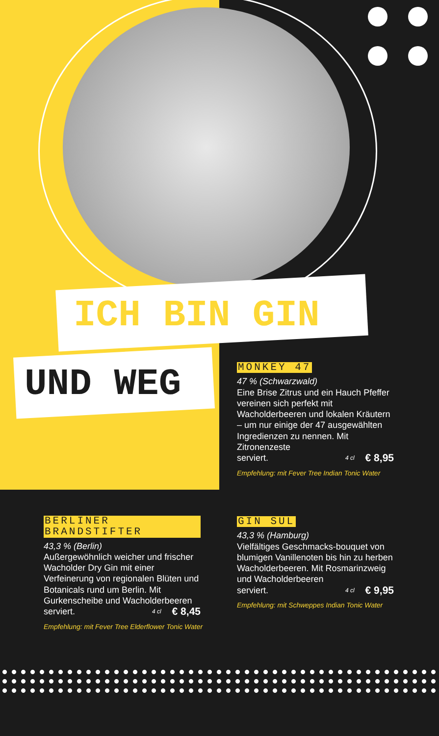ICH BIN GIN
UND WEG
MONKEY 47
47 % (Schwarzwald)
Eine Brise Zitrus und ein Hauch Pfeffer vereinen sich perfekt mit Wacholderbeeren und lokalen Kräutern – um nur einige der 47 ausgewählten Ingredienzen zu nennen. Mit Zitronenzeste
serviert. 4 cl € 8,95
Empfehlung: mit Fever Tree Indian Tonic Water
BERLINER BRANDSTIFTER
43,3 % (Berlin)
Außergewöhnlich weicher und frischer Wacholder Dry Gin mit einer Verfeinerung von regionalen Blüten und Botanicals rund um Berlin. Mit Gurkenscheibe und Wacholderbeeren
serviert. 4 cl € 8,45
Empfehlung: mit Fever Tree Elderflower Tonic Water
GIN SUL
43,3 % (Hamburg)
Vielfältiges Geschmacks-bouquet von blumigen Vanillenoten bis hin zu herben Wacholderbeeren. Mit Rosmarinzweig und Wacholderbeeren
serviert. 4 cl € 9,95
Empfehlung: mit Schweppes Indian Tonic Water